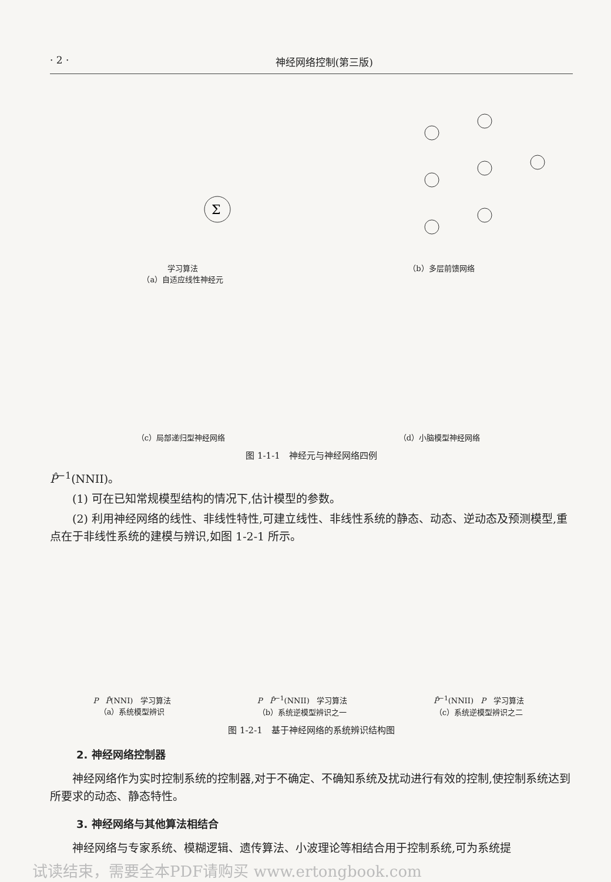· 2 · 神经网络控制(第三版)
Σ
学习算法
（a）自适应线性神经元
（b）多层前馈网络
（c）局部递归型神经网络 （d）小脑模型神经网络
图 1-1-1　神经元与神经网络四例
P̂<sup>−1</sup>(NNII)。
(1) 可在已知常规模型结构的情况下,估计模型的参数。
(2) 利用神经网络的线性、非线性特性,可建立线性、非线性系统的静态、动态、逆动态及预测模型,重点在于非线性系统的建模与辨识,如图 1-2-1 所示。
P P̂(NNI) 学习算法
（a）系统模型辨识
P P̂<sup>−1</sup>(NNII) 学习算法
（b）系统逆模型辨识之一
P̂<sup>−1</sup>(NNII) P 学习算法
（c）系统逆模型辨识之二
图 1-2-1　基于神经网络的系统辨识结构图
2. 神经网络控制器
神经网络作为实时控制系统的控制器,对于不确定、不确知系统及扰动进行有效的控制,使控制系统达到所要求的动态、静态特性。
3. 神经网络与其他算法相结合
神经网络与专家系统、模糊逻辑、遗传算法、小波理论等相结合用于控制系统,可为系统提
试读结束，需要全本PDF请购买 www.ertongbook.com